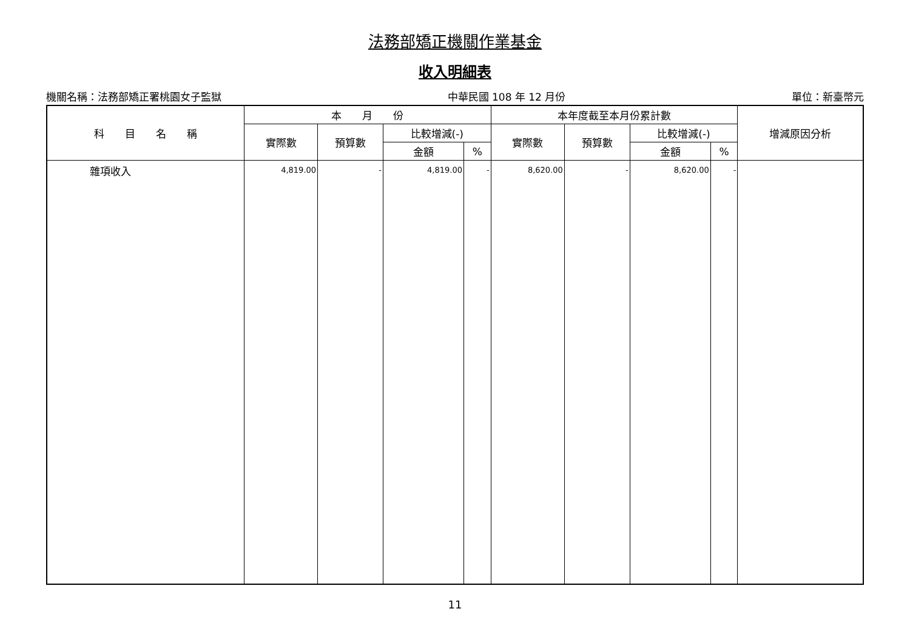法務部矯正機關作業基金
收入明細表
機關名稱：法務部矯正署桃園女子監獄 中華民國 108 年 12 月份 單位：新臺幣元
| 科 目 名 稱 | 本 月 份 | | | | 本年度截至本月份累計數 | | | | 增減原因分析 |
| --- | --- | --- | --- | --- | --- | --- | --- | --- | --- |
| | 實際數 | 預算數 | 比較增減(-) | | 實際數 | 預算數 | 比較增減(-) | | |
| | | | 金額 | % | | | 金額 | % | |
| 雜項收入 | 4,819.00 | - | 4,819.00 | - | 8,620.00 | - | 8,620.00 | - | |
11